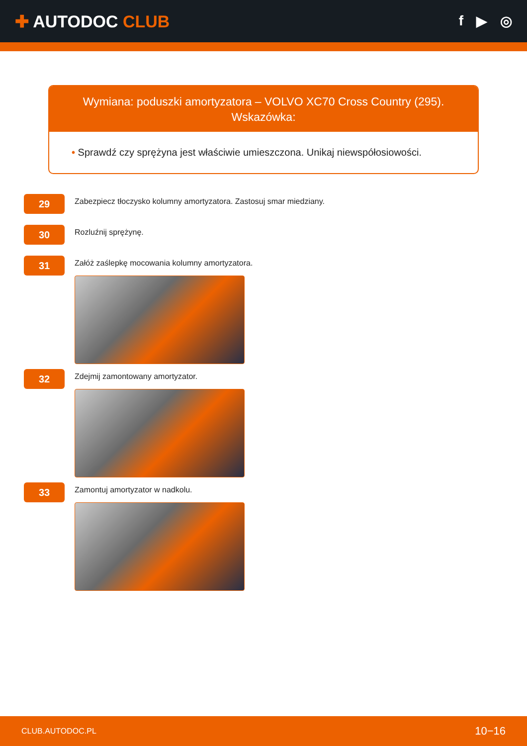✚ AUTODOC CLUB
f ▶ ◎
Wymiana: poduszki amortyzatora – VOLVO XC70 Cross Country (295).
Wskazówka:
• Sprawdź czy sprężyna jest właściwie umieszczona. Unikaj niewspółosiowości.
29
Zabezpiecz tłoczysko kolumny amortyzatora. Zastosuj smar miedziany.
30
Rozluźnij sprężynę.
31
Załóż zaślepkę mocowania kolumny amortyzatora.
32
Zdejmij zamontowany amortyzator.
33
Zamontuj amortyzator w nadkolu.
CLUB.AUTODOC.PL 10−16